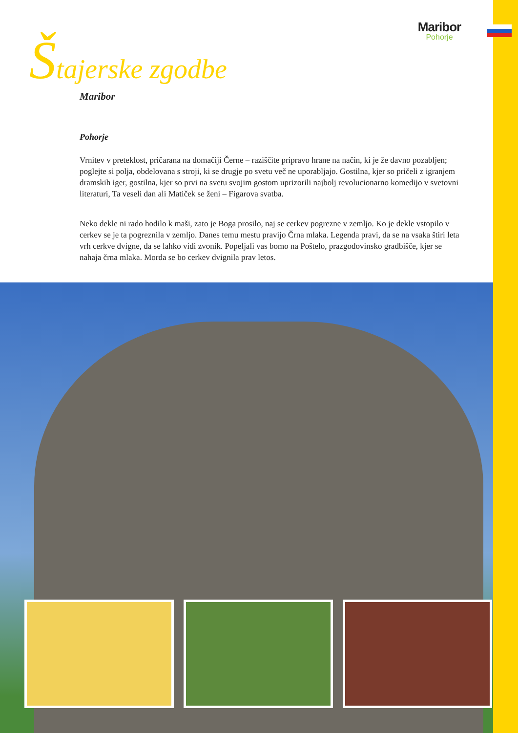Maribor
Pohorje
Štajerske zgodbe
Maribor
Pohorje
Vrnitev v preteklost, pričarana na domačiji Černe – raziščite pripravo hrane na način, ki je že davno pozabljen; poglejte si polja, obdelovana s stroji, ki se drugje po svetu več ne uporabljajo. Gostilna, kjer so pričeli z igranjem dramskih iger, gostilna, kjer so prvi na svetu svojim gostom uprizorili najbolj revolucionarno komedijo v svetovni literaturi, Ta veseli dan ali Matiček se ženi – Figarova svatba.
Neko dekle ni rado hodilo k maši, zato je Boga prosilo, naj se cerkev pogrezne v zemljo. Ko je dekle vstopilo v cerkev se je ta pogreznila v zemljo. Danes temu mestu pravijo Črna mlaka. Legenda pravi, da se na vsaka štiri leta vrh cerkve dvigne, da se lahko vidi zvonik. Popeljali vas bomo na Poštelo, prazgodovinsko gradbišče, kjer se nahaja črna mlaka. Morda se bo cerkev dvignila prav letos.